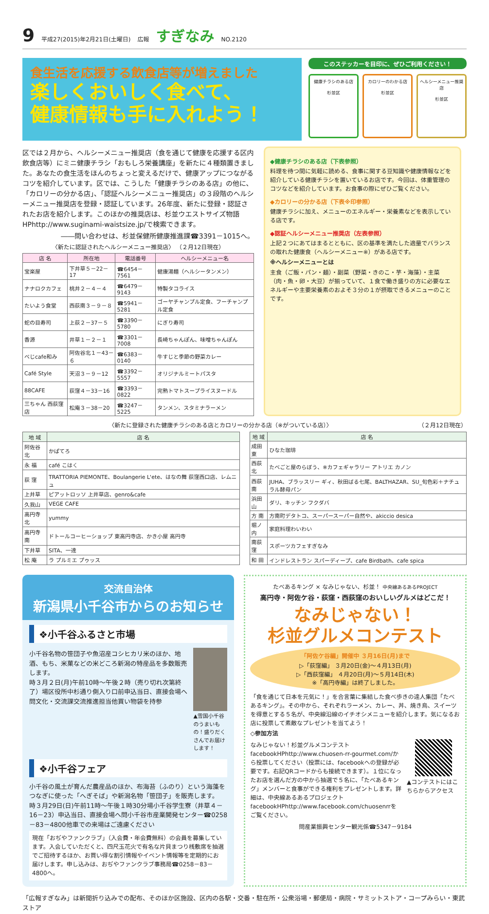9 平成27(2015)年2月21日(土曜日) 広報 すぎなみ NO.2120
食生活を応援する飲食店等が増えました
楽しくおいしく食べて、
健康情報も手に入れよう！
このステッカーを目印に、ぜひご利用ください！
健康チラシのある店
杉並区
カロリーのわかる店
杉並区
ヘルシーメニュー推奨店
杉並区
区では２月から、ヘルシーメニュー推奨店（食を通じて健康を応援する区内飲食店等）にミニ健康チラシ「おもしろ栄養講座」を新たに４種類置きました。あなたの食生活をほんのちょっと変えるだけで、健康アップにつながるコツを紹介しています。区では、こうした「健康チラシのある店」の他に、「カロリーの分かる店」、「認証ヘルシーメニュー推奨店」の３段階のヘルシーメニュー推奨店を登録・認証しています。26年度、新たに登録・認証されたお店を紹介します。このほかの推奨店は、杉並ウエストサイズ物語HPhttp://www.suginami-waistsize.jp/で検索できます。
――問い合わせは、杉並保健所健康推進課☎3391－1015へ。
〈新たに認証されたヘルシーメニュー推奨店〉 （２月12日現在）
| 店 名 | 所在地 | 電話番号 | ヘルシーメニュー名 |
| --- | --- | --- | --- |
| 宝楽屋 | 下井草５－22－17 | ☎6454－7561 | 健康湯麺（ヘルシータンメン） |
| ナナロクカフェ | 桃井２－４－４ | ☎6479－9143 | 特製タコライス |
| たいよう食堂 | 西荻南３－９－８ | ☎5941－5281 | ゴーヤチャンプル定食、フーチャンプル定食 |
| 蛇の目寿司 | 上荻２－37－５ | ☎3390－5780 | にぎり寿司 |
| 香源 | 井草１－２－１ | ☎3301－7008 | 長崎ちゃんぽん、味噌ちゃんぽん |
| べじcafe和み | 阿佐谷北１－43－６ | ☎6383－0140 | 牛すじと季節の野菜カレー |
| Café Style | 天沼３－９－12 | ☎3392－5557 | オリジナルミートパスタ |
| 88CAFE | 荻窪４－33－16 | ☎3393－0822 | 完熟トマトスープライスヌードル |
| 三ちゃん 西荻窪店 | 松庵３－38－20 | ☎3247－5225 | タンメン、スタミナラーメン |
◆健康チラシのある店（下表参照）
料理を待つ間に気軽に読める、食事に関する豆知識や健康情報などを紹介している健康チラシを置いているお店です。今回は、体重管理のコツなどを紹介しています。お食事の際にぜひご覧ください。
◆カロリーの分かる店（下表※印参照）
健康チラシに加え、メニューのエネルギー・栄養素などを表示している店です。
◆認証ヘルシーメニュー推奨店（左表参照）
上記２つにあてはまるとともに、区の基準を満たした適量でバランスの取れた健康食（ヘルシーメニュー※）がある店です。
※ヘルシーメニューとは
主食（ご飯・パン・麺）・副菜（野菜・きのこ・芋・海藻）・主菜（肉・魚・卵・大豆）が揃っていて、１食で働き盛りの方に必要なエネルギーや主要栄養素のおよそ３分の１が摂取できるメニューのことです。
〈新たに登録された健康チラシのある店とカロリーの分かる店（※がついている店）〉 （２月12日現在）
| 地 域 | 店 名 |
| --- | --- |
| 阿佐谷北 | かぱてろ |
| 永 福 | café こはく |
| 荻 窪 | TRATTORIA PIEMONTE、Boulangerie L'ete、はなの舞 荻窪西口店、レムニュ |
| 上井草 | ピアットロッソ 上井草店、genro&cafe |
| 久我山 | VEGE CAFE |
| 高円寺北 | yummy |
| 高円寺南 | ドトールコーヒーショップ 東高円寺店、かき小屋 高円寺 |
| 下井草 | SITA、一達 |
| 松 庵 | ラ プルミエ プゥッス |
| 地 域 | 店 名 |
| --- | --- |
| 成田東 | ひなた珈琲 |
| 西荻北 | たべごと屋のらぼう、※カフェギャラリー アトリエ カノン |
| 西荻南 | JUHA、ブラッスリー ギィ、秋田ばる七尾、BALTHAZAR、SU_旬色彩＋ナチュラル酵母パン |
| 浜田山 | ダリ、キッチン フクダバ |
| 方 南 | 方南町デタトコ、スーパースーパー自然や、akiccio desica |
| 堀ノ内 | 家庭料理わいわい |
| 南荻窪 | スポーツカフェすぎなみ |
| 和 田 | インドレストラン スパーディープ、cafe Birdbath、cafe spica |
交流自治体
新潟県小千谷市からのお知らせ
❖小千谷ふるさと市場
小千谷名物の笹団子や魚沼産コシヒカリ米のほか、地酒、もち、米菓などの米どころ新潟の特産品を多数販売します。
時３月２日(月)午前10時～午後２時（売り切れ次第終了）場区役所中杉通り側入り口前申込当日、直接会場へ問文化・交流課交流推進担当他買い物袋を持参
▲雪国小千谷のうまいもの！盛りだくさんでお届けします！
❖小千谷フェア
小千谷の風土が育んだ農産品のほか、布海苔（ふのり）という海藻をつなぎに使った「へぎそば」や新潟名物「笹団子」を販売します。
時３月29日(日)午前11時～午後１時30分場小千谷学生寮（井草４－16－23）申込当日、直接会場へ問小千谷市産業開発センター☎0258－83－4800他車での来場はご遠慮ください
現在「おぢやファンクラブ」（入会費・年会費無料）の会員を募集しています。入会していただくと、四尺玉花火で有名な片貝まつり桟敷席を抽選でご招待するほか、お買い得な割引情報やイベント情報等を定期的にお届けします。申し込みは、おぢやファンクラブ事務局☎0258－83－4800へ。
たべあるキング × なみじゃない、杉並！ 中央線あるあるPROJECT
高円寺・阿佐ケ谷・荻窪・西荻窪のおいしいグルメはどこだ！
なみじゃない！
杉並グルメコンテスト
「阿佐ケ谷編」開催中 ３月16日(月)まで
▷「荻窪編」 ３月20日(金)～４月13日(月)
▷「西荻窪編」 ４月20日(月)～５月14日(木)
※「高円寺編」は終了しました。
「食を通じて日本を元気に！」を合言葉に集結した食べ歩きの達人集団「たべあるキング」。その中から、それぞれラーメン、カレー、丼、焼き鳥、スイーツを得意とする５名が、中央線沿線のイチオシメニューを紹介します。気になるお店に投票して素敵なプレゼントを当てよう！
◇参加方法
なみじゃない！杉並グルメコンテストfacebookHPhttp://www.chuosen-rr-gourmet.com/から投票してください（投票には、facebookへの登録が必要です。右記QRコードからも接続できます）。１位になったお店を選んだ方の中から抽選で５名に、「たべあるキング」メンバーと食事ができる権利をプレゼントします。詳細は、中央線あるあるプロジェクトfacebookHPhttp://www.facebook.com/chuosenrrをご覧ください。
▲コンテストにはこちらからアクセス
問産業振興センター観光係☎5347－9184
「広報すぎなみ」は新聞折り込みでの配布、そのほか区施設、区内の各駅・交番・駐在所・公衆浴場・郵便局・病院・サミットストア・コープみらい・東武ストア